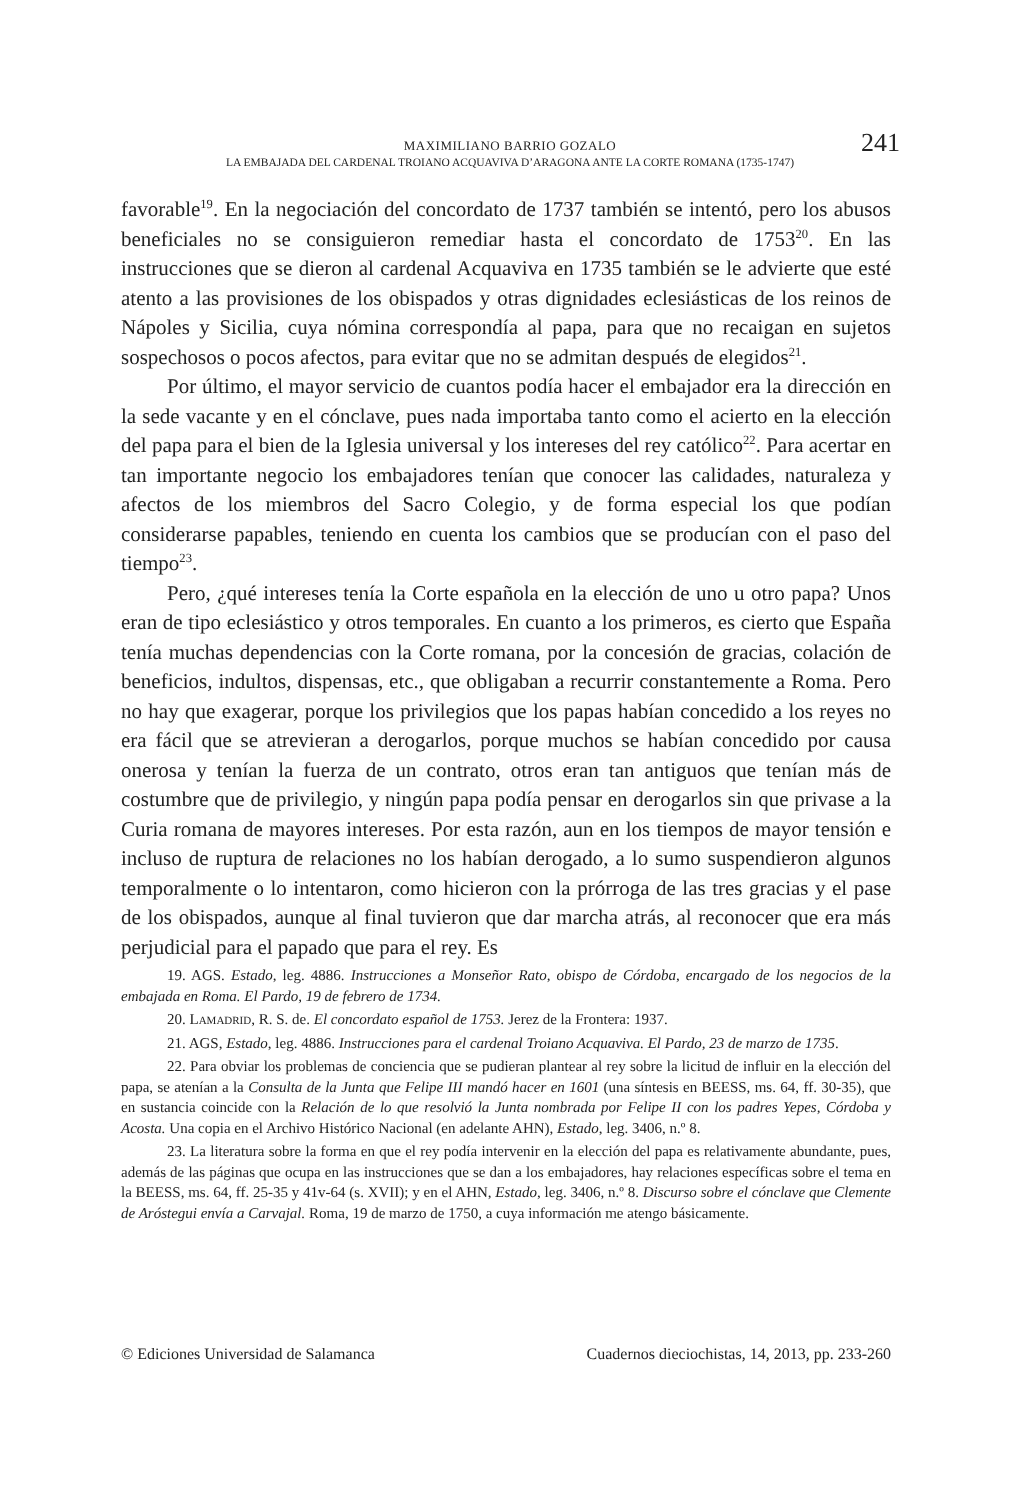241
MAXIMILIANO BARRIO GOZALO
LA EMBAJADA DEL CARDENAL TROIANO ACQUAVIVA D’ARAGONA ANTE LA CORTE ROMANA (1735-1747)
favorable<sup>19</sup>. En la negociación del concordato de 1737 también se intentó, pero los abusos beneficiales no se consiguieron remediar hasta el concordato de 1753<sup>20</sup>. En las instrucciones que se dieron al cardenal Acquaviva en 1735 también se le advierte que esté atento a las provisiones de los obispados y otras dignidades eclesiásticas de los reinos de Nápoles y Sicilia, cuya nómina correspondía al papa, para que no recaigan en sujetos sospechosos o pocos afectos, para evitar que no se admitan después de elegidos<sup>21</sup>.
Por último, el mayor servicio de cuantos podía hacer el embajador era la dirección en la sede vacante y en el cónclave, pues nada importaba tanto como el acierto en la elección del papa para el bien de la Iglesia universal y los intereses del rey católico<sup>22</sup>. Para acertar en tan importante negocio los embajadores tenían que conocer las calidades, naturaleza y afectos de los miembros del Sacro Colegio, y de forma especial los que podían considerarse papables, teniendo en cuenta los cambios que se producían con el paso del tiempo<sup>23</sup>.
Pero, ¿qué intereses tenía la Corte española en la elección de uno u otro papa? Unos eran de tipo eclesiástico y otros temporales. En cuanto a los primeros, es cierto que España tenía muchas dependencias con la Corte romana, por la concesión de gracias, colación de beneficios, indultos, dispensas, etc., que obligaban a recurrir constantemente a Roma. Pero no hay que exagerar, porque los privilegios que los papas habían concedido a los reyes no era fácil que se atrevieran a derogarlos, porque muchos se habían concedido por causa onerosa y tenían la fuerza de un contrato, otros eran tan antiguos que tenían más de costumbre que de privilegio, y ningún papa podía pensar en derogarlos sin que privase a la Curia romana de mayores intereses. Por esta razón, aun en los tiempos de mayor tensión e incluso de ruptura de relaciones no los habían derogado, a lo sumo suspendieron algunos temporalmente o lo intentaron, como hicieron con la prórroga de las tres gracias y el pase de los obispados, aunque al final tuvieron que dar marcha atrás, al reconocer que era más perjudicial para el papado que para el rey. Es
19. AGS. Estado, leg. 4886. Instrucciones a Monseñor Rato, obispo de Córdoba, encargado de los negocios de la embajada en Roma. El Pardo, 19 de febrero de 1734.
20. Lamadrid, R. S. de. El concordato español de 1753. Jerez de la Frontera: 1937.
21. AGS, Estado, leg. 4886. Instrucciones para el cardenal Troiano Acquaviva. El Pardo, 23 de marzo de 1735.
22. Para obviar los problemas de conciencia que se pudieran plantear al rey sobre la licitud de influir en la elección del papa, se atenían a la Consulta de la Junta que Felipe III mandó hacer en 1601 (una síntesis en BEESS, ms. 64, ff. 30-35), que en sustancia coincide con la Relación de lo que resolvió la Junta nombrada por Felipe II con los padres Yepes, Córdoba y Acosta. Una copia en el Archivo Histórico Nacional (en adelante AHN), Estado, leg. 3406, n.º 8.
23. La literatura sobre la forma en que el rey podía intervenir en la elección del papa es relativamente abundante, pues, además de las páginas que ocupa en las instrucciones que se dan a los embajadores, hay relaciones específicas sobre el tema en la BEESS, ms. 64, ff. 25-35 y 41v-64 (s. XVII); y en el AHN, Estado, leg. 3406, n.º 8. Discurso sobre el cónclave que Clemente de Aróstegui envía a Carvajal. Roma, 19 de marzo de 1750, a cuya información me atengo básicamente.
© Ediciones Universidad de Salamanca Cuadernos dieciochistas, 14, 2013, pp. 233-260